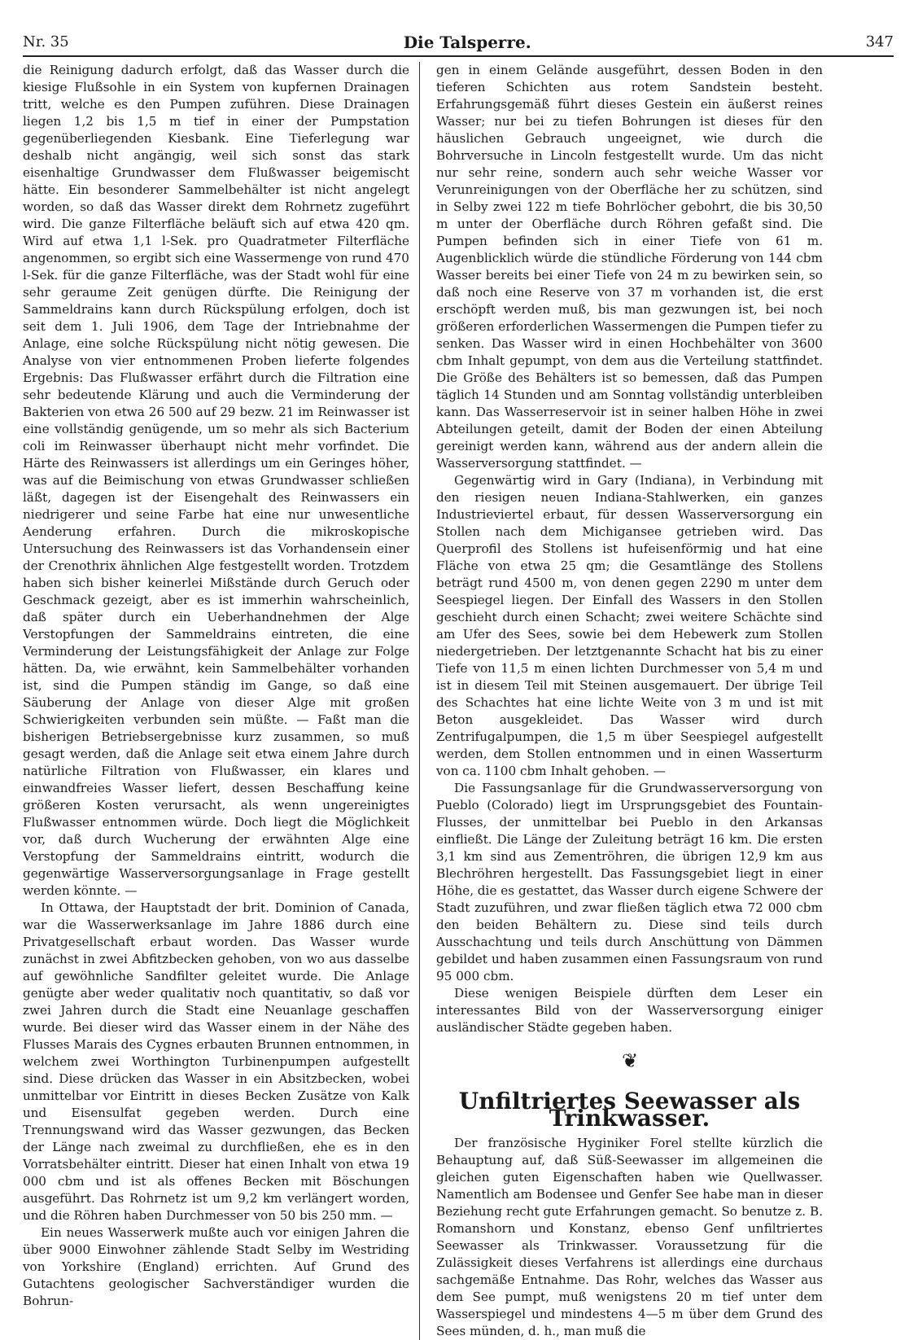Nr. 35 Die Talsperre. 347
die Reinigung dadurch erfolgt, daß das Wasser durch die kiesige Flußsohle in ein System von kupfernen Drainagen tritt, welche es den Pumpen zuführen. Diese Drainagen liegen 1,2 bis 1,5 m tief in einer der Pumpstation gegenüberliegenden Kiesbank. Eine Tieferlegung war deshalb nicht angängig, weil sich sonst das stark eisenhaltige Grundwasser dem Flußwasser beigemischt hätte. Ein besonderer Sammelbehälter ist nicht angelegt worden, so daß das Wasser direkt dem Rohrnetz zugeführt wird. Die ganze Filterfläche beläuft sich auf etwa 420 qm. Wird auf etwa 1,1 l-Sek. pro Quadratmeter Filterfläche angenommen, so ergibt sich eine Wassermenge von rund 470 l-Sek. für die ganze Filterfläche, was der Stadt wohl für eine sehr geraume Zeit genügen dürfte. Die Reinigung der Sammeldrains kann durch Rückspülung erfolgen, doch ist seit dem 1. Juli 1906, dem Tage der Intriebnahme der Anlage, eine solche Rückspülung nicht nötig gewesen. Die Analyse von vier entnommenen Proben lieferte folgendes Ergebnis: Das Flußwasser erfährt durch die Filtration eine sehr bedeutende Klärung und auch die Verminderung der Bakterien von etwa 26 500 auf 29 bezw. 21 im Reinwasser ist eine vollständig genügende, um so mehr als sich Bacterium coli im Reinwasser überhaupt nicht mehr vorfindet. Die Härte des Reinwassers ist allerdings um ein Geringes höher, was auf die Beimischung von etwas Grundwasser schließen läßt, dagegen ist der Eisengehalt des Reinwassers ein niedrigerer und seine Farbe hat eine nur unwesentliche Aenderung erfahren. Durch die mikroskopische Untersuchung des Reinwassers ist das Vorhandensein einer der Crenothrix ähnlichen Alge festgestellt worden. Trotzdem haben sich bisher keinerlei Mißstände durch Geruch oder Geschmack gezeigt, aber es ist immerhin wahrscheinlich, daß später durch ein Ueberhandnehmen der Alge Verstopfungen der Sammeldrains eintreten, die eine Verminderung der Leistungsfähigkeit der Anlage zur Folge hätten. Da, wie erwähnt, kein Sammelbehälter vorhanden ist, sind die Pumpen ständig im Gange, so daß eine Säuberung der Anlage von dieser Alge mit großen Schwierigkeiten verbunden sein müßte. — Faßt man die bisherigen Betriebsergebnisse kurz zusammen, so muß gesagt werden, daß die Anlage seit etwa einem Jahre durch natürliche Filtration von Flußwasser, ein klares und einwandfreies Wasser liefert, dessen Beschaffung keine größeren Kosten verursacht, als wenn ungereinigtes Flußwasser entnommen würde. Doch liegt die Möglichkeit vor, daß durch Wucherung der erwähnten Alge eine Verstopfung der Sammeldrains eintritt, wodurch die gegenwärtige Wasserversorgungsanlage in Frage gestellt werden könnte. —
In Ottawa, der Hauptstadt der brit. Dominion of Canada, war die Wasserwerksanlage im Jahre 1886 durch eine Privatgesellschaft erbaut worden. Das Wasser wurde zunächst in zwei Abfitzbecken gehoben, von wo aus dasselbe auf gewöhnliche Sandfilter geleitet wurde. Die Anlage genügte aber weder qualitativ noch quantitativ, so daß vor zwei Jahren durch die Stadt eine Neuanlage geschaffen wurde. Bei dieser wird das Wasser einem in der Nähe des Flusses Marais des Cygnes erbauten Brunnen entnommen, in welchem zwei Worthington Turbinenpumpen aufgestellt sind. Diese drücken das Wasser in ein Absitzbecken, wobei unmittelbar vor Eintritt in dieses Becken Zusätze von Kalk und Eisensulfat gegeben werden. Durch eine Trennungswand wird das Wasser gezwungen, das Becken der Länge nach zweimal zu durchfließen, ehe es in den Vorratsbehälter eintritt. Dieser hat einen Inhalt von etwa 19 000 cbm und ist als offenes Becken mit Böschungen ausgeführt. Das Rohrnetz ist um 9,2 km verlängert worden, und die Röhren haben Durchmesser von 50 bis 250 mm. —
Ein neues Wasserwerk mußte auch vor einigen Jahren die über 9000 Einwohner zählende Stadt Selby im Westriding von Yorkshire (England) errichten. Auf Grund des Gutachtens geologischer Sachverständiger wurden die Bohrun-
gen in einem Gelände ausgeführt, dessen Boden in den tieferen Schichten aus rotem Sandstein besteht. Erfahrungsgemäß führt dieses Gestein ein äußerst reines Wasser; nur bei zu tiefen Bohrungen ist dieses für den häuslichen Gebrauch ungeeignet, wie durch die Bohrversuche in Lincoln festgestellt wurde. Um das nicht nur sehr reine, sondern auch sehr weiche Wasser vor Verunreinigungen von der Oberfläche her zu schützen, sind in Selby zwei 122 m tiefe Bohrlöcher gebohrt, die bis 30,50 m unter der Oberfläche durch Röhren gefaßt sind. Die Pumpen befinden sich in einer Tiefe von 61 m. Augenblicklich würde die stündliche Förderung von 144 cbm Wasser bereits bei einer Tiefe von 24 m zu bewirken sein, so daß noch eine Reserve von 37 m vorhanden ist, die erst erschöpft werden muß, bis man gezwungen ist, bei noch größeren erforderlichen Wassermengen die Pumpen tiefer zu senken. Das Wasser wird in einen Hochbehälter von 3600 cbm Inhalt gepumpt, von dem aus die Verteilung stattfindet. Die Größe des Behälters ist so bemessen, daß das Pumpen täglich 14 Stunden und am Sonntag vollständig unterbleiben kann. Das Wasserreservoir ist in seiner halben Höhe in zwei Abteilungen geteilt, damit der Boden der einen Abteilung gereinigt werden kann, während aus der andern allein die Wasserversorgung stattfindet. —
Gegenwärtig wird in Gary (Indiana), in Verbindung mit den riesigen neuen Indiana-Stahlwerken, ein ganzes Industrieviertel erbaut, für dessen Wasserversorgung ein Stollen nach dem Michigansee getrieben wird. Das Querprofil des Stollens ist hufeisenförmig und hat eine Fläche von etwa 25 qm; die Gesamtlänge des Stollens beträgt rund 4500 m, von denen gegen 2290 m unter dem Seespiegel liegen. Der Einfall des Wassers in den Stollen geschieht durch einen Schacht; zwei weitere Schächte sind am Ufer des Sees, sowie bei dem Hebewerk zum Stollen niedergetrieben. Der letztgenannte Schacht hat bis zu einer Tiefe von 11,5 m einen lichten Durchmesser von 5,4 m und ist in diesem Teil mit Steinen ausgemauert. Der übrige Teil des Schachtes hat eine lichte Weite von 3 m und ist mit Beton ausgekleidet. Das Wasser wird durch Zentrifugalpumpen, die 1,5 m über Seespiegel aufgestellt werden, dem Stollen entnommen und in einen Wasserturm von ca. 1100 cbm Inhalt gehoben. —
Die Fassungsanlage für die Grundwasserversorgung von Pueblo (Colorado) liegt im Ursprungsgebiet des Fountain-Flusses, der unmittelbar bei Pueblo in den Arkansas einfließt. Die Länge der Zuleitung beträgt 16 km. Die ersten 3,1 km sind aus Zementröhren, die übrigen 12,9 km aus Blechröhren hergestellt. Das Fassungsgebiet liegt in einer Höhe, die es gestattet, das Wasser durch eigene Schwere der Stadt zuzuführen, und zwar fließen täglich etwa 72 000 cbm den beiden Behältern zu. Diese sind teils durch Ausschachtung und teils durch Anschüttung von Dämmen gebildet und haben zusammen einen Fassungsraum von rund 95 000 cbm.
Diese wenigen Beispiele dürften dem Leser ein interessantes Bild von der Wasserversorgung einiger ausländischer Städte gegeben haben.
❦
Unfiltriertes Seewasser als Trinkwasser.
Der französische Hyginiker Forel stellte kürzlich die Behauptung auf, daß Süß-Seewasser im allgemeinen die gleichen guten Eigenschaften haben wie Quellwasser. Namentlich am Bodensee und Genfer See habe man in dieser Beziehung recht gute Erfahrungen gemacht. So benutze z. B. Romanshorn und Konstanz, ebenso Genf unfiltriertes Seewasser als Trinkwasser. Voraussetzung für die Zulässigkeit dieses Verfahrens ist allerdings eine durchaus sachgemäße Entnahme. Das Rohr, welches das Wasser aus dem See pumpt, muß wenigstens 20 m tief unter dem Wasserspiegel und mindestens 4—5 m über dem Grund des Sees münden, d. h., man muß die